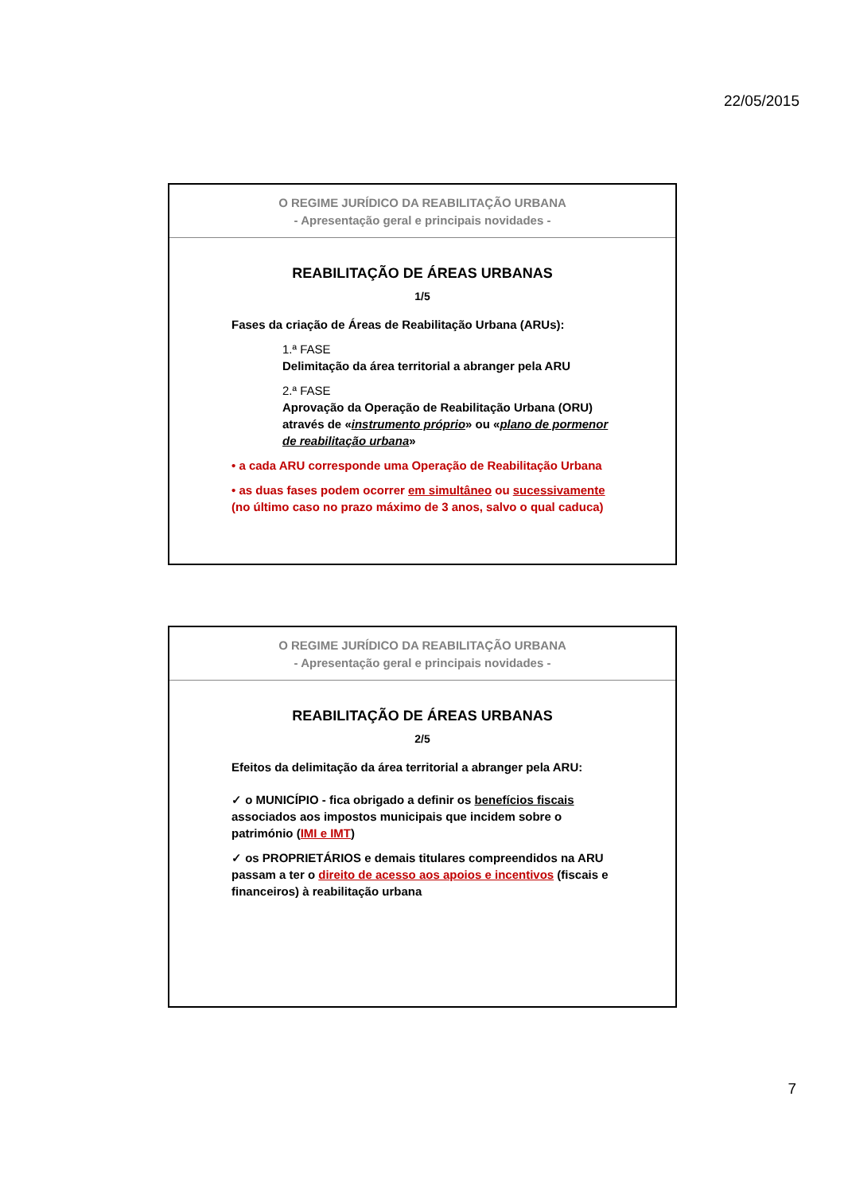22/05/2015
O REGIME JURÍDICO DA REABILITAÇÃO URBANA
- Apresentação geral e principais novidades -
REABILITAÇÃO DE ÁREAS URBANAS
1/5
Fases da criação de Áreas de Reabilitação Urbana (ARUs):
1.ª FASE
Delimitação da área territorial a abranger pela ARU
2.ª FASE
Aprovação da Operação de Reabilitação Urbana (ORU) através de «instrumento próprio» ou «plano de pormenor de reabilitação urbana»
• a cada ARU corresponde uma Operação de Reabilitação Urbana
• as duas fases podem ocorrer em simultâneo ou sucessivamente (no último caso no prazo máximo de 3 anos, salvo o qual caduca)
O REGIME JURÍDICO DA REABILITAÇÃO URBANA
- Apresentação geral e principais novidades -
REABILITAÇÃO DE ÁREAS URBANAS
2/5
Efeitos da delimitação da área territorial a abranger pela ARU:
✓ o MUNICÍPIO - fica obrigado a definir os benefícios fiscais associados aos impostos municipais que incidem sobre o património (IMI e IMT)
✓ os PROPRIETÁRIOS e demais titulares compreendidos na ARU passam a ter o direito de acesso aos apoios e incentivos (fiscais e financeiros) à reabilitação urbana
7